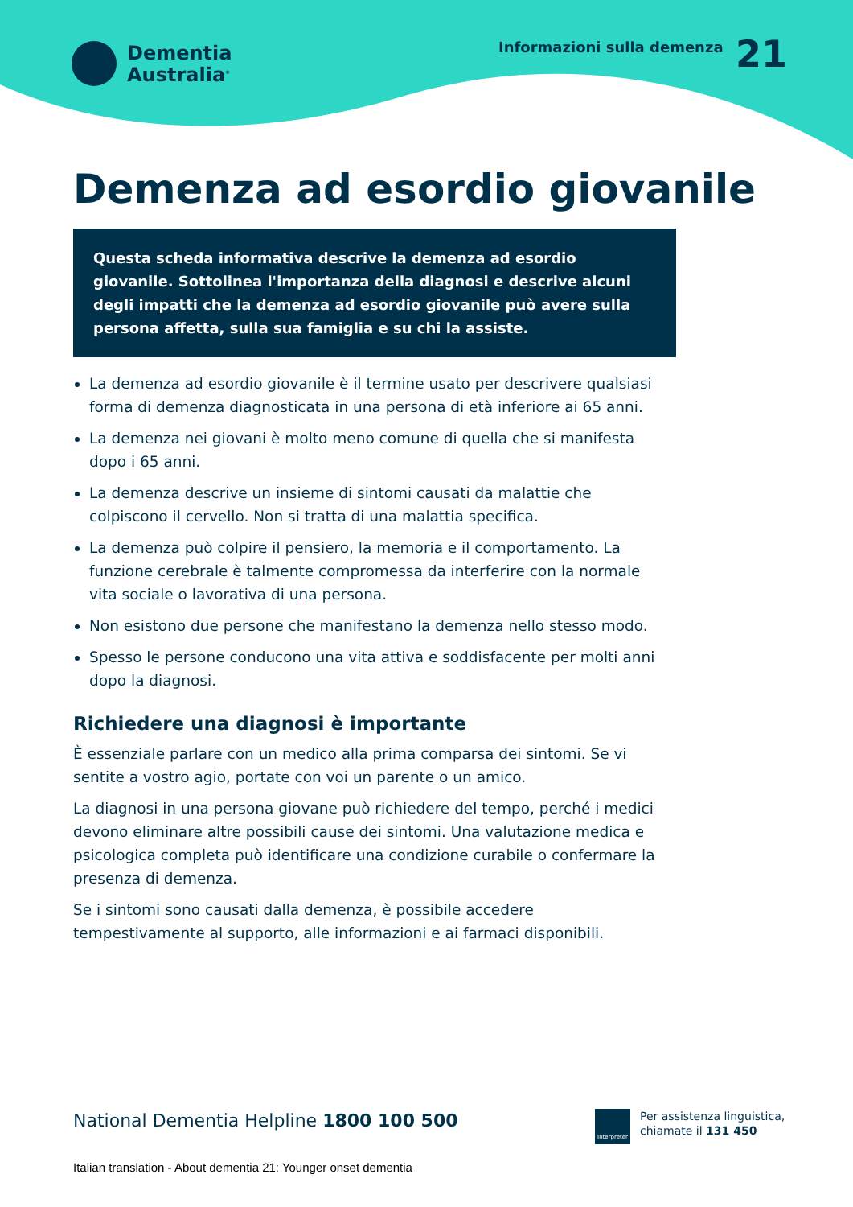Dementia
Australia<sup>®</sup>
Informazioni sulla demenza 21
Demenza ad esordio giovanile
Questa scheda informativa descrive la demenza ad esordio giovanile. Sottolinea l'importanza della diagnosi e descrive alcuni degli impatti che la demenza ad esordio giovanile può avere sulla persona affetta, sulla sua famiglia e su chi la assiste.
La demenza ad esordio giovanile è il termine usato per descrivere qualsiasi forma di demenza diagnosticata in una persona di età inferiore ai 65 anni.
La demenza nei giovani è molto meno comune di quella che si manifesta dopo i 65 anni.
La demenza descrive un insieme di sintomi causati da malattie che colpiscono il cervello. Non si tratta di una malattia specifica.
La demenza può colpire il pensiero, la memoria e il comportamento. La funzione cerebrale è talmente compromessa da interferire con la normale vita sociale o lavorativa di una persona.
Non esistono due persone che manifestano la demenza nello stesso modo.
Spesso le persone conducono una vita attiva e soddisfacente per molti anni dopo la diagnosi.
Richiedere una diagnosi è importante
È essenziale parlare con un medico alla prima comparsa dei sintomi. Se vi sentite a vostro agio, portate con voi un parente o un amico.
La diagnosi in una persona giovane può richiedere del tempo, perché i medici devono eliminare altre possibili cause dei sintomi. Una valutazione medica e psicologica completa può identificare una condizione curabile o confermare la presenza di demenza.
Se i sintomi sono causati dalla demenza, è possibile accedere tempestivamente al supporto, alle informazioni e ai farmaci disponibili.
National Dementia Helpline 1800 100 500
Interpreter
Per assistenza linguistica,
chiamate il 131 450
Italian translation - About dementia 21: Younger onset dementia